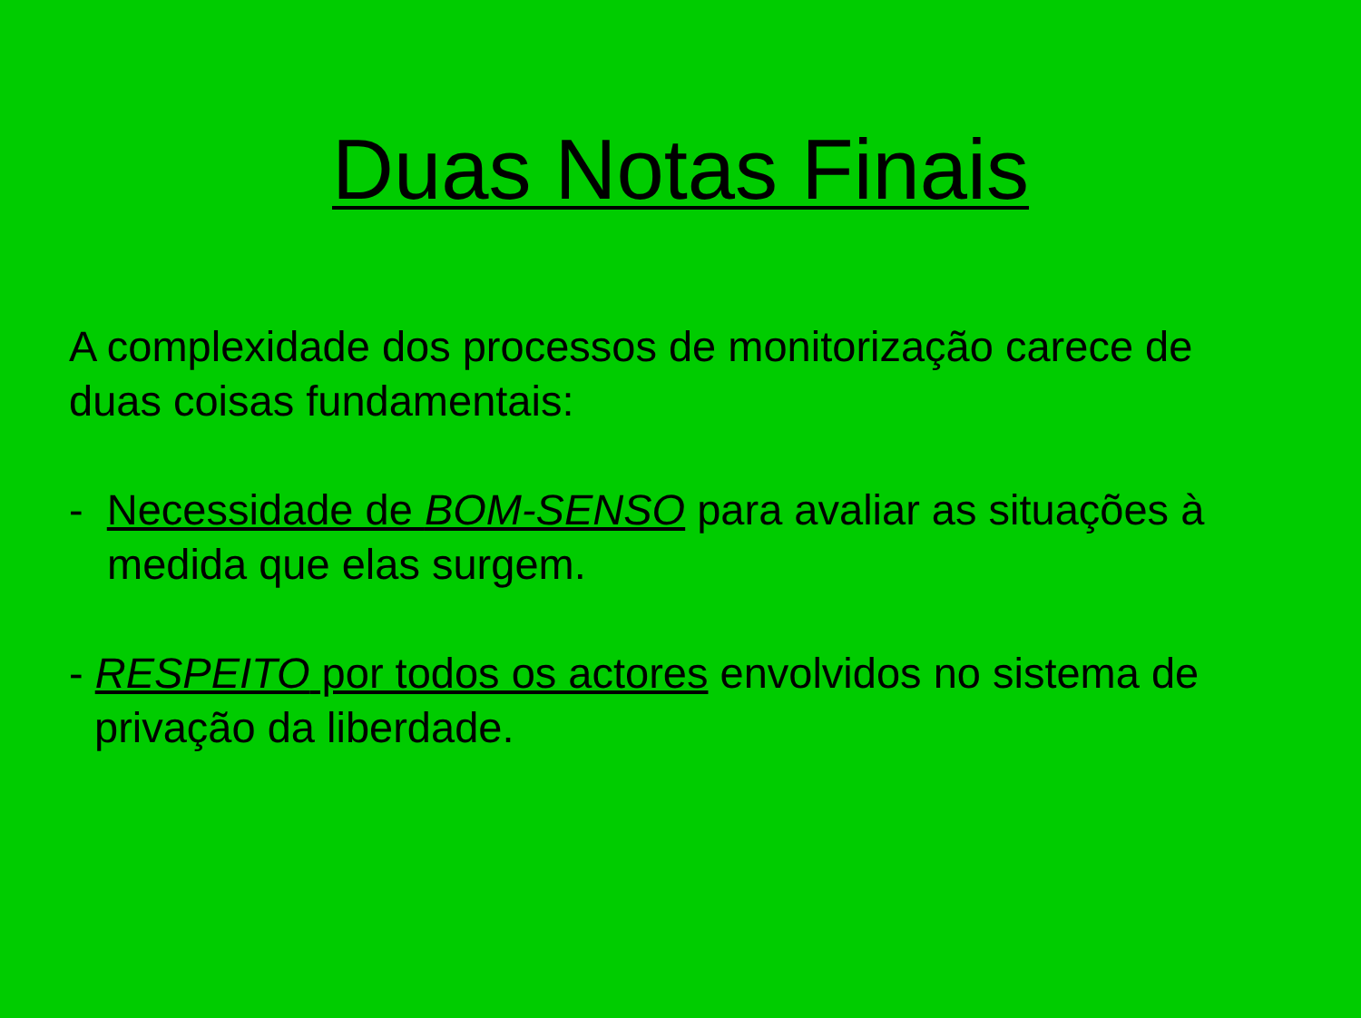Duas Notas Finais
A complexidade dos processos de monitorização carece de duas coisas fundamentais:
- Necessidade de BOM-SENSO para avaliar as situações à medida que elas surgem.
- RESPEITO por todos os actores envolvidos no sistema de privação da liberdade.